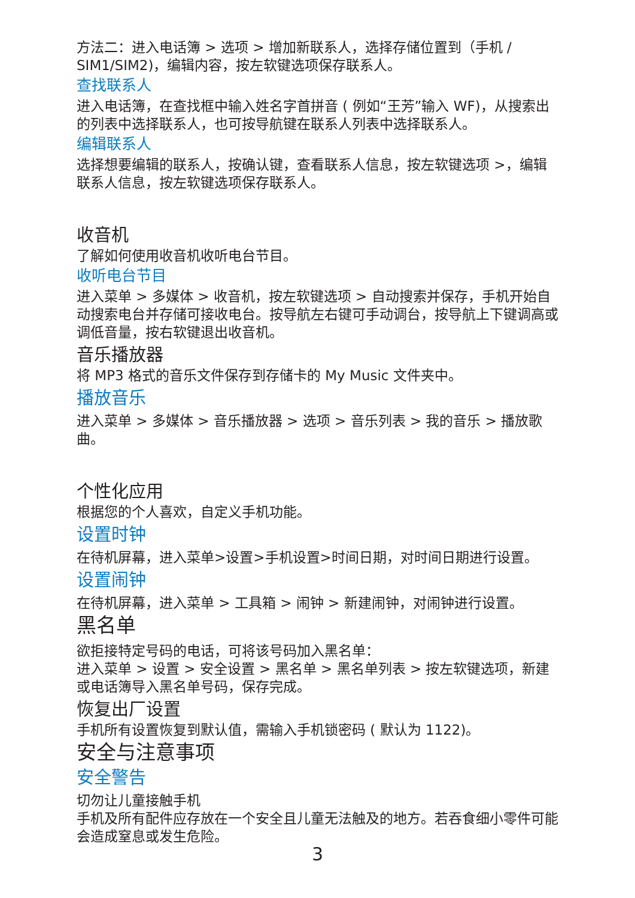方法二：进入电话簿 > 选项 > 增加新联系人，选择存储位置到（手机 / SIM1/SIM2)，编辑内容，按左软键选项保存联系人。
查找联系人
进入电话簿，在查找框中输入姓名字首拼音 ( 例如“王芳”输入 WF)，从搜索出的列表中选择联系人，也可按导航键在联系人列表中选择联系人。
编辑联系人
选择想要编辑的联系人，按确认键，查看联系人信息，按左软键选项 >，编辑联系人信息，按左软键选项保存联系人。
收音机
了解如何使用收音机收听电台节目。
收听电台节目
进入菜单 > 多媒体 > 收音机，按左软键选项 > 自动搜索并保存，手机开始自动搜索电台并存储可接收电台。按导航左右键可手动调台，按导航上下键调高或调低音量，按右软键退出收音机。
音乐播放器
将 MP3 格式的音乐文件保存到存储卡的 My Music 文件夹中。
播放音乐
进入菜单 > 多媒体 > 音乐播放器 > 选项 > 音乐列表 > 我的音乐 > 播放歌曲。
个性化应用
根据您的个人喜欢，自定义手机功能。
设置时钟
在待机屏幕，进入菜单>设置>手机设置>时间日期，对时间日期进行设置。
设置闹钟
在待机屏幕，进入菜单 > 工具箱 > 闹钟 > 新建闹钟，对闹钟进行设置。
黑名单
欲拒接特定号码的电话，可将该号码加入黑名单：
进入菜单 > 设置 > 安全设置 > 黑名单 > 黑名单列表 > 按左软键选项，新建或电话簿导入黑名单号码，保存完成。
恢复出厂设置
手机所有设置恢复到默认值，需输入手机锁密码 ( 默认为 1122)。
安全与注意事项
安全警告
切勿让儿童接触手机
手机及所有配件应存放在一个安全且儿童无法触及的地方。若吞食细小零件可能会造成窒息或发生危险。
3